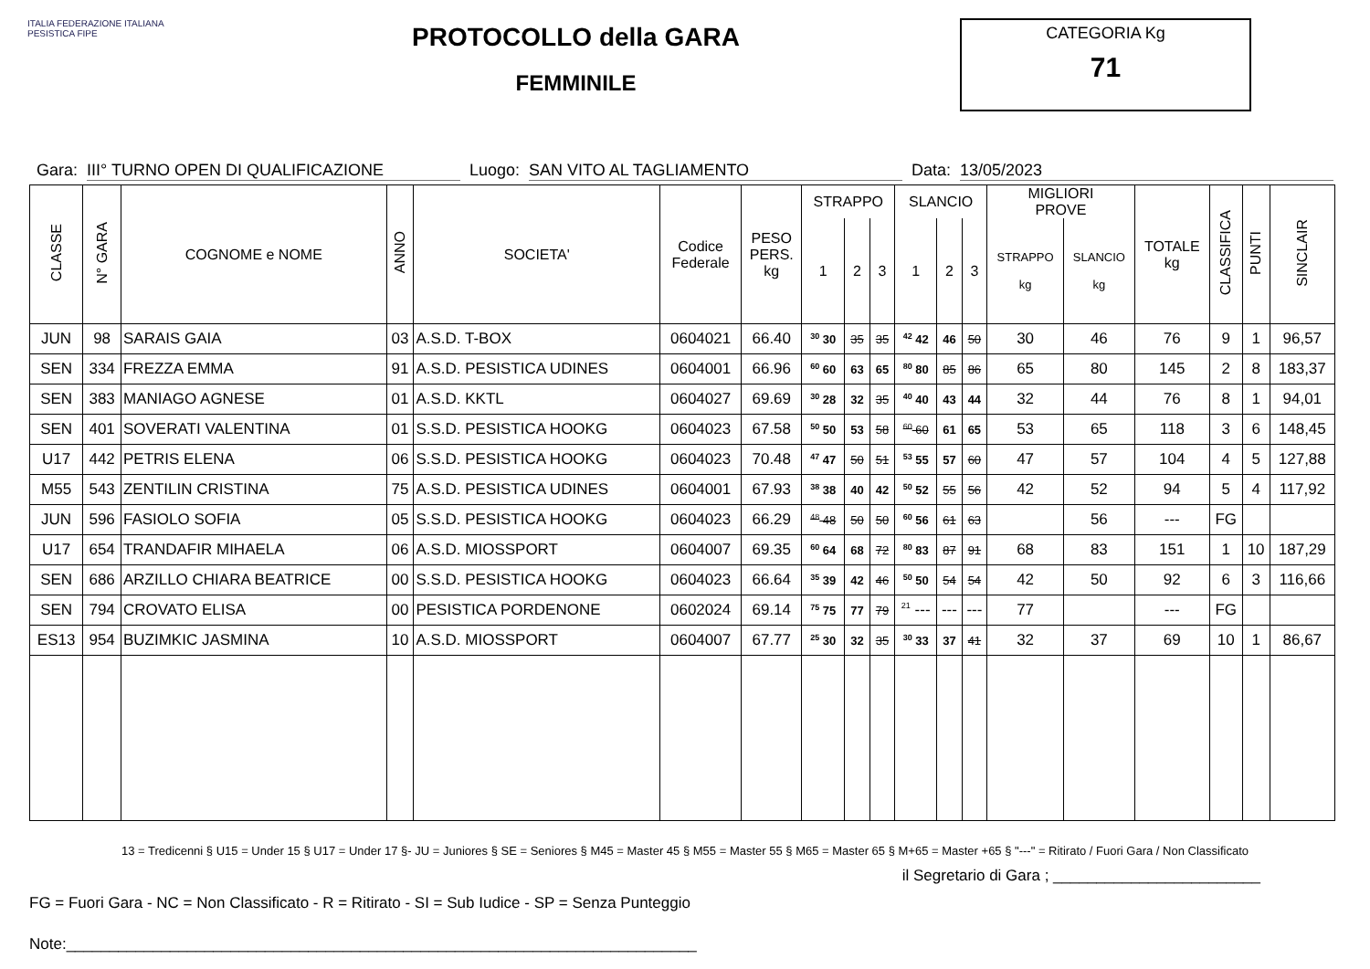ITALIA FEDERAZIONE ITALIANA PESISTICA FIPE
PROTOCOLLO della GARA
FEMMINILE
CATEGORIA Kg
71
Gara: III° TURNO OPEN DI QUALIFICAZIONE Luogo: SAN VITO AL TAGLIAMENTO Data: 13/05/2023
| CLASSE | N° GARA | COGNOME e NOME | ANNO | SOCIETA' | Codice Federale | PESO PERS. kg | STRAPPO | | | SLANCIO | | | MIGLIORI PROVE | | TOTALE kg | CLASSIFICA | PUNTI | SINCLAIR |
| --- | --- | --- | --- | --- | --- | --- | --- | --- | --- | --- | --- | --- | --- | --- | --- | --- | --- | --- |
| | | | | | | | 1 | 2 | 3 | 1 | 2 | 3 | STRAPPO kg | SLANCIO kg | | | | |
| JUN | 98 | SARAIS GAIA | 03 | A.S.D. T-BOX | 0604021 | 66.40 | <sup>30</sup> 30 | 35 | 35 | <sup>42</sup> 42 | 46 | 50 | 30 | 46 | 76 | 9 | 1 | 96,57 |
| SEN | 334 | FREZZA EMMA | 91 | A.S.D. PESISTICA UDINES | 0604001 | 66.96 | <sup>60</sup> 60 | 63 | 65 | <sup>80</sup> 80 | 85 | 86 | 65 | 80 | 145 | 2 | 8 | 183,37 |
| SEN | 383 | MANIAGO AGNESE | 01 | A.S.D. KKTL | 0604027 | 69.69 | <sup>30</sup> 28 | 32 | 35 | <sup>40</sup> 40 | 43 | 44 | 32 | 44 | 76 | 8 | 1 | 94,01 |
| SEN | 401 | SOVERATI VALENTINA | 01 | S.S.D. PESISTICA HOOKG | 0604023 | 67.58 | <sup>50</sup> 50 | 53 | 58 | <sup>60</sup> 60 | 61 | 65 | 53 | 65 | 118 | 3 | 6 | 148,45 |
| U17 | 442 | PETRIS ELENA | 06 | S.S.D. PESISTICA HOOKG | 0604023 | 70.48 | <sup>47</sup> 47 | 50 | 51 | <sup>53</sup> 55 | 57 | 60 | 47 | 57 | 104 | 4 | 5 | 127,88 |
| M55 | 543 | ZENTILIN CRISTINA | 75 | A.S.D. PESISTICA UDINES | 0604001 | 67.93 | <sup>38</sup> 38 | 40 | 42 | <sup>50</sup> 52 | 55 | 56 | 42 | 52 | 94 | 5 | 4 | 117,92 |
| JUN | 596 | FASIOLO SOFIA | 05 | S.S.D. PESISTICA HOOKG | 0604023 | 66.29 | <sup>48</sup> 48 | 50 | 50 | <sup>60</sup> 56 | 61 | 63 | | 56 | --- | FG | | |
| U17 | 654 | TRANDAFIR MIHAELA | 06 | A.S.D. MIOSSPORT | 0604007 | 69.35 | <sup>60</sup> 64 | 68 | 72 | <sup>80</sup> 83 | 87 | 91 | 68 | 83 | 151 | 1 | 10 | 187,29 |
| SEN | 686 | ARZILLO CHIARA BEATRICE | 00 | S.S.D. PESISTICA HOOKG | 0604023 | 66.64 | <sup>35</sup> 39 | 42 | 46 | <sup>50</sup> 50 | 54 | 54 | 42 | 50 | 92 | 6 | 3 | 116,66 |
| SEN | 794 | CROVATO ELISA | 00 | PESISTICA PORDENONE | 0602024 | 69.14 | <sup>75</sup> 75 | 77 | 79 | <sup>21</sup> --- | --- | --- | 77 | | --- | FG | | |
| ES13 | 954 | BUZIMKIC JASMINA | 10 | A.S.D. MIOSSPORT | 0604007 | 67.77 | <sup>25</sup> 30 | 32 | 35 | <sup>30</sup> 33 | 37 | 41 | 32 | 37 | 69 | 10 | 1 | 86,67 |
13 = Tredicenni § U15 = Under 15 § U17 = Under 17 §- JU = Juniores § SE = Seniores § M45 = Master 45 § M55 = Master 55 § M65 = Master 65 § M+65 = Master +65 § "---" = Ritirato / Fuori Gara / Non Classificato
il Segretario di Gara ; ________________________
FG = Fuori Gara - NC = Non Classificato - R = Ritirato - SI = Sub Iudice - SP = Senza Punteggio
Note:_________________________________________________________________________